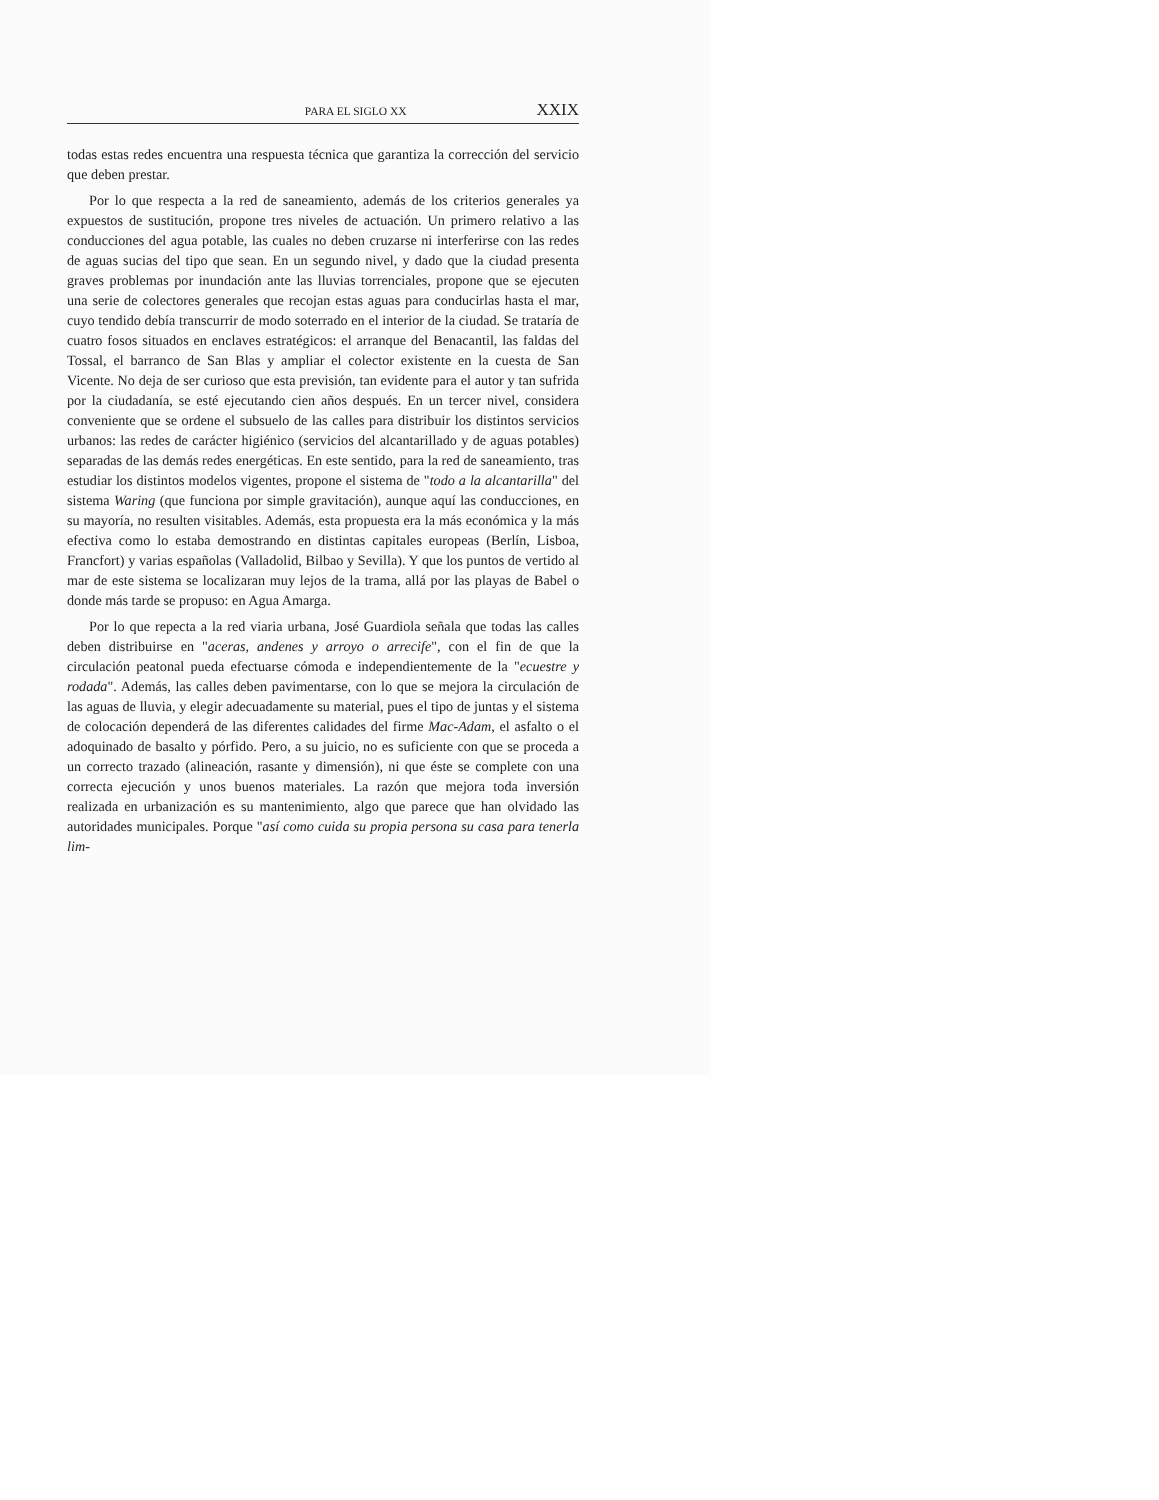PARA EL SIGLO XX XXIX
todas estas redes encuentra una respuesta técnica que garantiza la corrección del servicio que deben prestar.
Por lo que respecta a la red de saneamiento, además de los criterios generales ya expuestos de sustitución, propone tres niveles de actuación. Un primero relativo a las conducciones del agua potable, las cuales no deben cruzarse ni interferirse con las redes de aguas sucias del tipo que sean. En un segundo nivel, y dado que la ciudad presenta graves problemas por inundación ante las lluvias torrenciales, propone que se ejecuten una serie de colectores generales que recojan estas aguas para conducirlas hasta el mar, cuyo tendido debía transcurrir de modo soterrado en el interior de la ciudad. Se trataría de cuatro fosos situados en enclaves estratégicos: el arranque del Benacantil, las faldas del Tossal, el barranco de San Blas y ampliar el colector existente en la cuesta de San Vicente. No deja de ser curioso que esta previsión, tan evidente para el autor y tan sufrida por la ciudadanía, se esté ejecutando cien años después. En un tercer nivel, considera conveniente que se ordene el subsuelo de las calles para distribuir los distintos servicios urbanos: las redes de carácter higiénico (servicios del alcantarillado y de aguas potables) separadas de las demás redes energéticas. En este sentido, para la red de saneamiento, tras estudiar los distintos modelos vigentes, propone el sistema de "todo a la alcantarilla" del sistema Waring (que funciona por simple gravitación), aunque aquí las conducciones, en su mayoría, no resulten visitables. Además, esta propuesta era la más económica y la más efectiva como lo estaba demostrando en distintas capitales europeas (Berlín, Lisboa, Francfort) y varias españolas (Valladolid, Bilbao y Sevilla). Y que los puntos de vertido al mar de este sistema se localizaran muy lejos de la trama, allá por las playas de Babel o donde más tarde se propuso: en Agua Amarga.
Por lo que repecta a la red viaria urbana, José Guardiola señala que todas las calles deben distribuirse en "aceras, andenes y arroyo o arrecife", con el fin de que la circulación peatonal pueda efectuarse cómoda e independientemente de la "ecuestre y rodada". Además, las calles deben pavimentarse, con lo que se mejora la circulación de las aguas de lluvia, y elegir adecuadamente su material, pues el tipo de juntas y el sistema de colocación dependerá de las diferentes calidades del firme Mac-Adam, el asfalto o el adoquinado de basalto y pórfido. Pero, a su juicio, no es suficiente con que se proceda a un correcto trazado (alineación, rasante y dimensión), ni que éste se complete con una correcta ejecución y unos buenos materiales. La razón que mejora toda inversión realizada en urbanización es su mantenimiento, algo que parece que han olvidado las autoridades municipales. Porque "así como cuida su propia persona su casa para tenerla lim-